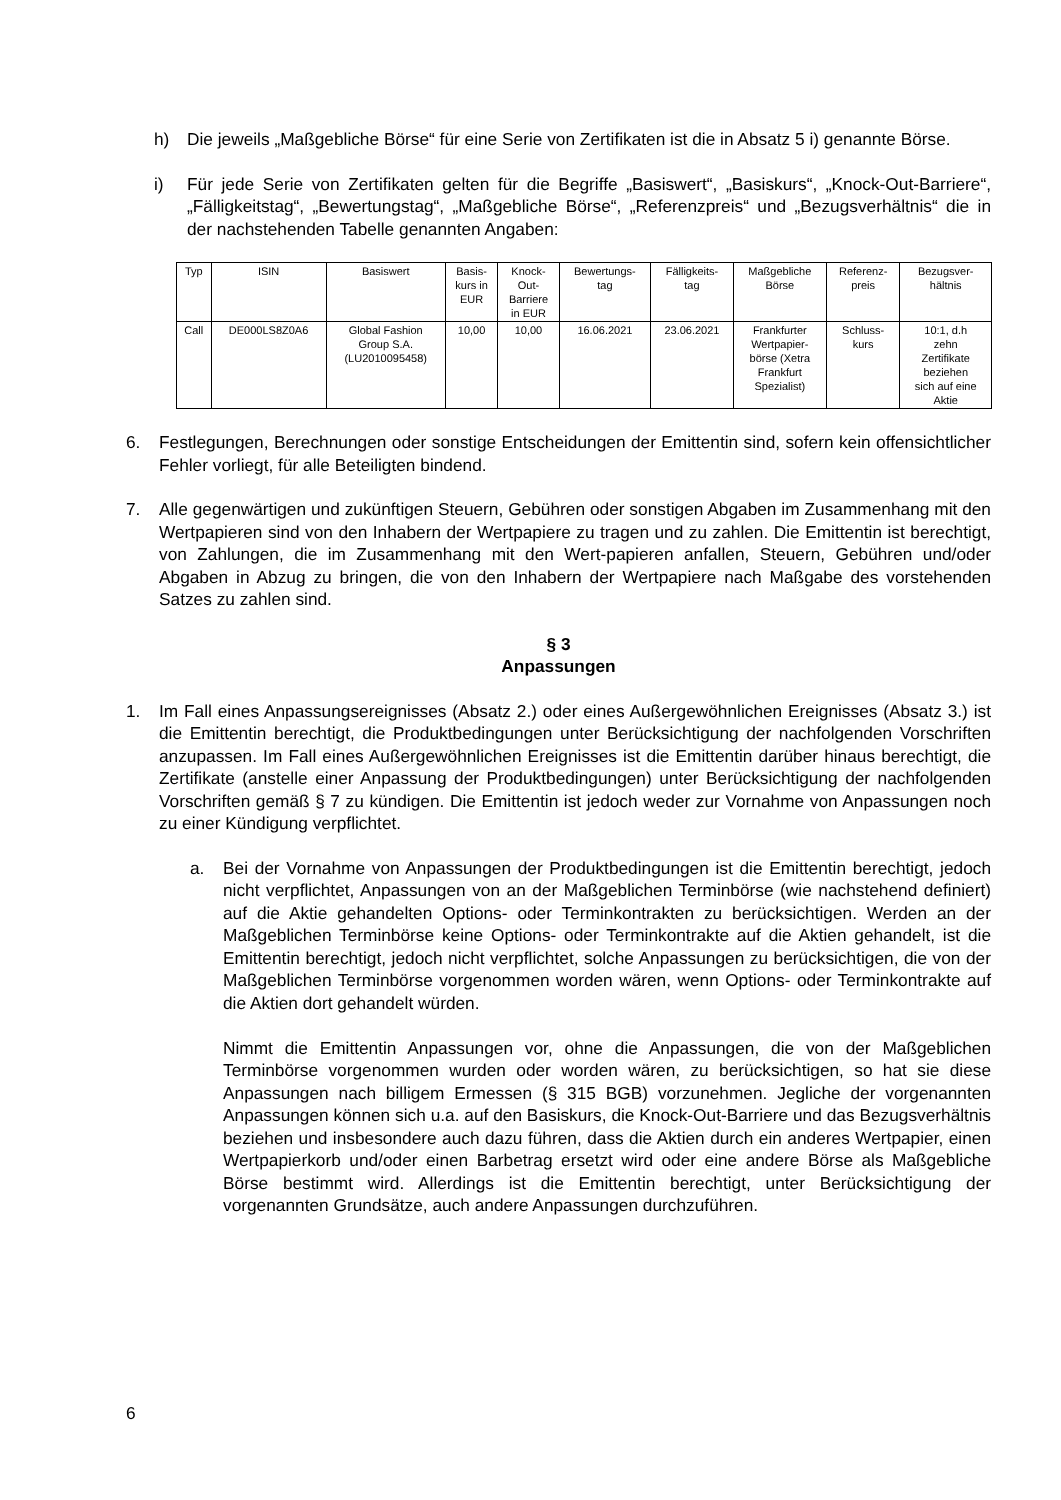h) Die jeweils „Maßgebliche Börse“ für eine Serie von Zertifikaten ist die in Absatz 5 i) genannte Börse.
i) Für jede Serie von Zertifikaten gelten für die Begriffe „Basiswert“, „Basiskurs“, „Knock-Out-Barriere“, „Fälligkeitstag“, „Bewertungstag“, „Maßgebliche Börse“, „Referenzpreis“ und „Bezugsverhältnis“ die in der nachstehenden Tabelle genannten Angaben:
| Typ | ISIN | Basiswert | Basis- kurs in EUR | Knock- Out- Barriere in EUR | Bewertungs- tag | Fälligkeits- tag | Maßgebliche Börse | Referenz- preis | Bezugsver- hältnis |
| --- | --- | --- | --- | --- | --- | --- | --- | --- | --- |
| Call | DE000LS8Z0A6 | Global Fashion Group S.A. (LU2010095458) | 10,00 | 10,00 | 16.06.2021 | 23.06.2021 | Frankfurter Wertpapier- börse (Xetra Frankfurt Spezialist) | Schluss- kurs | 10:1, d.h zehn Zertifikate beziehen sich auf eine Aktie |
6. Festlegungen, Berechnungen oder sonstige Entscheidungen der Emittentin sind, sofern kein offensichtlicher Fehler vorliegt, für alle Beteiligten bindend.
7. Alle gegenwärtigen und zukünftigen Steuern, Gebühren oder sonstigen Abgaben im Zusammenhang mit den Wertpapieren sind von den Inhabern der Wertpapiere zu tragen und zu zahlen. Die Emittentin ist berechtigt, von Zahlungen, die im Zusammenhang mit den Wert-papieren anfallen, Steuern, Gebühren und/oder Abgaben in Abzug zu bringen, die von den Inhabern der Wertpapiere nach Maßgabe des vorstehenden Satzes zu zahlen sind.
§ 3
Anpassungen
1. Im Fall eines Anpassungsereignisses (Absatz 2.) oder eines Außergewöhnlichen Ereignisses (Absatz 3.) ist die Emittentin berechtigt, die Produktbedingungen unter Berücksichtigung der nachfolgenden Vorschriften anzupassen. Im Fall eines Außergewöhnlichen Ereignisses ist die Emittentin darüber hinaus berechtigt, die Zertifikate (anstelle einer Anpassung der Produktbedingungen) unter Berücksichtigung der nachfolgenden Vorschriften gemäß § 7 zu kündigen. Die Emittentin ist jedoch weder zur Vornahme von Anpassungen noch zu einer Kündigung verpflichtet.
a. Bei der Vornahme von Anpassungen der Produktbedingungen ist die Emittentin berechtigt, jedoch nicht verpflichtet, Anpassungen von an der Maßgeblichen Terminbörse (wie nachstehend definiert) auf die Aktie gehandelten Options- oder Terminkontrakten zu berücksichtigen. Werden an der Maßgeblichen Terminbörse keine Options- oder Terminkontrakte auf die Aktien gehandelt, ist die Emittentin berechtigt, jedoch nicht verpflichtet, solche Anpassungen zu berücksichtigen, die von der Maßgeblichen Terminbörse vorgenommen worden wären, wenn Options- oder Terminkontrakte auf die Aktien dort gehandelt würden.
Nimmt die Emittentin Anpassungen vor, ohne die Anpassungen, die von der Maßgeblichen Terminbörse vorgenommen wurden oder worden wären, zu berücksichtigen, so hat sie diese Anpassungen nach billigem Ermessen (§ 315 BGB) vorzunehmen. Jegliche der vorgenannten Anpassungen können sich u.a. auf den Basiskurs, die Knock-Out-Barriere und das Bezugsverhältnis beziehen und insbesondere auch dazu führen, dass die Aktien durch ein anderes Wertpapier, einen Wertpapierkorb und/oder einen Barbetrag ersetzt wird oder eine andere Börse als Maßgebliche Börse bestimmt wird. Allerdings ist die Emittentin berechtigt, unter Berücksichtigung der vorgenannten Grundsätze, auch andere Anpassungen durchzuführen.
6